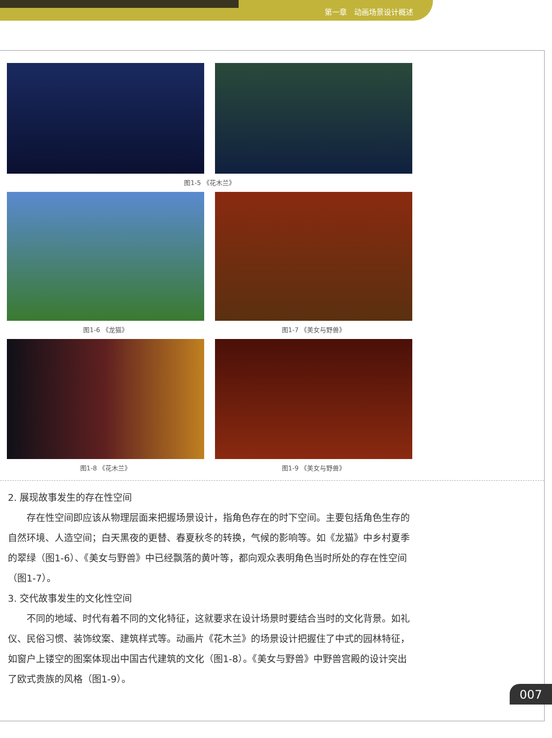第一章　动画场景设计概述
图1-5 《花木兰》
图1-6 《龙猫》
图1-7 《美女与野兽》
图1-8 《花木兰》
图1-9 《美女与野兽》
2. 展现故事发生的存在性空间
存在性空间即应该从物理层面来把握场景设计，指角色存在的时下空间。主要包括角色生存的自然环境、人造空间；白天黑夜的更替、春夏秋冬的转换，气候的影响等。如《龙猫》中乡村夏季的翠绿（图1-6）、《美女与野兽》中已经飘落的黄叶等，都向观众表明角色当时所处的存在性空间（图1-7）。
3. 交代故事发生的文化性空间
不同的地域、时代有着不同的文化特征，这就要求在设计场景时要结合当时的文化背景。如礼仪、民俗习惯、装饰纹案、建筑样式等。动画片《花木兰》的场景设计把握住了中式的园林特征，如窗户上镂空的图案体现出中国古代建筑的文化（图1-8）。《美女与野兽》中野兽宫殿的设计突出了欧式贵族的风格（图1-9）。
007